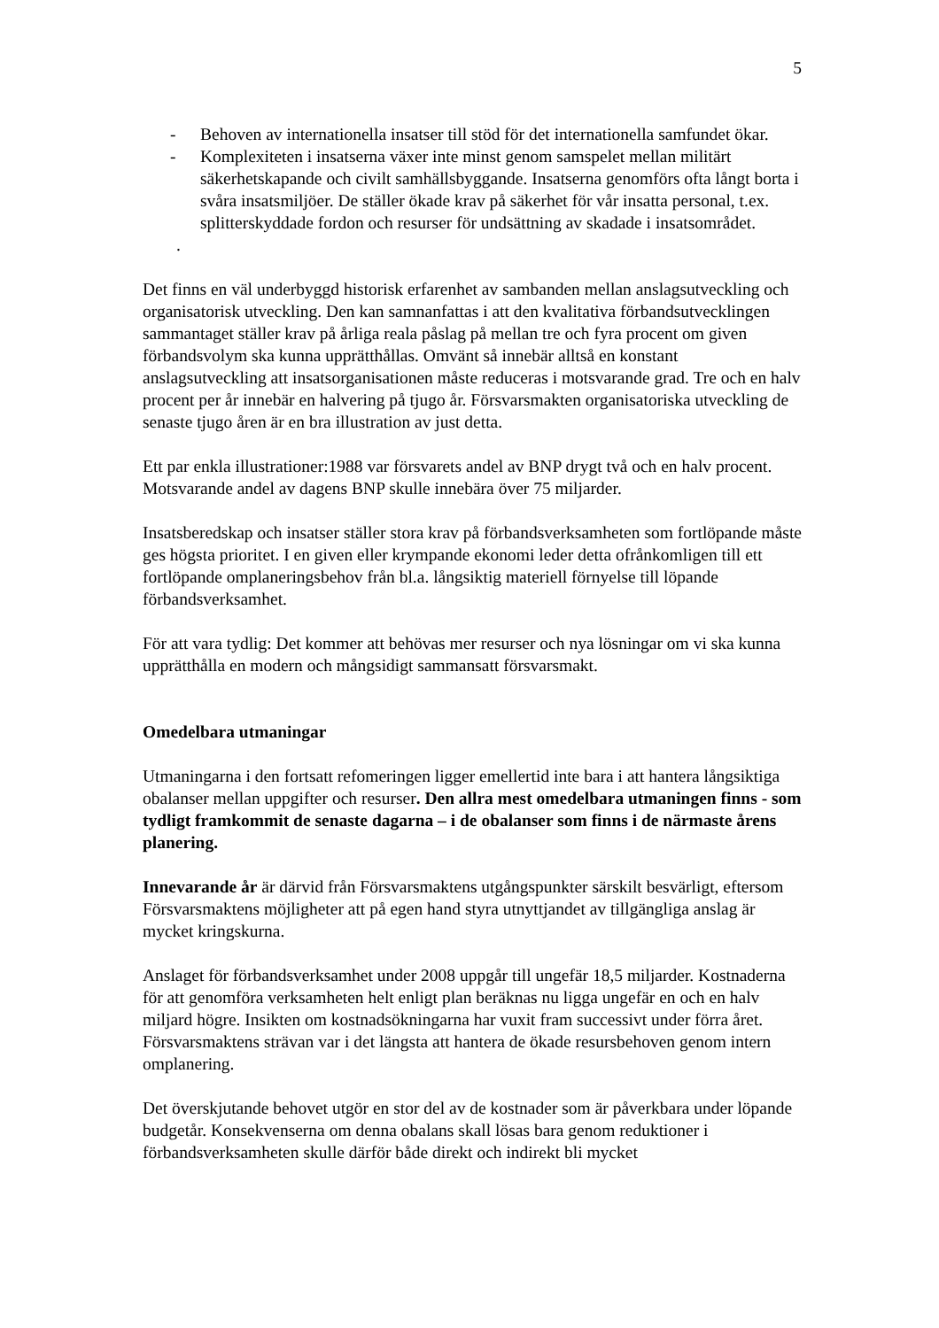5
- Behoven av internationella insatser till stöd för det internationella samfundet ökar.
- Komplexiteten i insatserna växer inte minst genom samspelet mellan militärt säkerhetskapande och civilt samhällsbyggande. Insatserna genomförs ofta långt borta i svåra insatsmiljöer. De ställer ökade krav på säkerhet för vår insatta personal, t.ex. splitterskyddade fordon och resurser för undsättning av skadade i insatsområdet.
.
Det finns en väl underbyggd historisk erfarenhet av sambanden mellan anslagsutveckling och organisatorisk utveckling. Den kan samnanfattas i att den kvalitativa förbandsutvecklingen sammantaget ställer krav på årliga reala påslag på mellan tre och fyra procent om given förbandsvolym ska kunna upprätthållas. Omvänt så innebär alltså en konstant anslagsutveckling att insatsorganisationen måste reduceras i motsvarande grad. Tre och en halv procent per år innebär en halvering på tjugo år. Försvarsmakten organisatoriska utveckling de senaste tjugo åren är en bra illustration av just detta.
Ett par enkla illustrationer:1988 var försvarets andel av BNP drygt två och en halv procent. Motsvarande andel av dagens BNP skulle innebära över 75 miljarder.
Insatsberedskap och insatser ställer stora krav på förbandsverksamheten som fortlöpande måste ges högsta prioritet. I en given eller krympande ekonomi leder detta ofrånkomligen till ett fortlöpande omplaneringsbehov från bl.a. långsiktig materiell förnyelse till löpande förbandsverksamhet.
För att vara tydlig: Det kommer att behövas mer resurser och nya lösningar om vi ska kunna upprätthålla en modern och mångsidigt sammansatt försvarsmakt.
Omedelbara utmaningar
Utmaningarna i den fortsatt refomeringen ligger emellertid inte bara i att hantera långsiktiga obalanser mellan uppgifter och resurser. Den allra mest omedelbara utmaningen finns - som tydligt framkommit de senaste dagarna – i de obalanser som finns i de närmaste årens planering.
Innevarande år är därvid från Försvarsmaktens utgångspunkter särskilt besvärligt, eftersom Försvarsmaktens möjligheter att på egen hand styra utnyttjandet av tillgängliga anslag är mycket kringskurna.
Anslaget för förbandsverksamhet under 2008 uppgår till ungefär 18,5 miljarder. Kostnaderna för att genomföra verksamheten helt enligt plan beräknas nu ligga ungefär en och en halv miljard högre. Insikten om kostnadsökningarna har vuxit fram successivt under förra året. Försvarsmaktens strävan var i det längsta att hantera de ökade resursbehoven genom intern omplanering.
Det överskjutande behovet utgör en stor del av de kostnader som är påverkbara under löpande budgetår. Konsekvenserna om denna obalans skall lösas bara genom reduktioner i förbandsverksamheten skulle därför både direkt och indirekt bli mycket